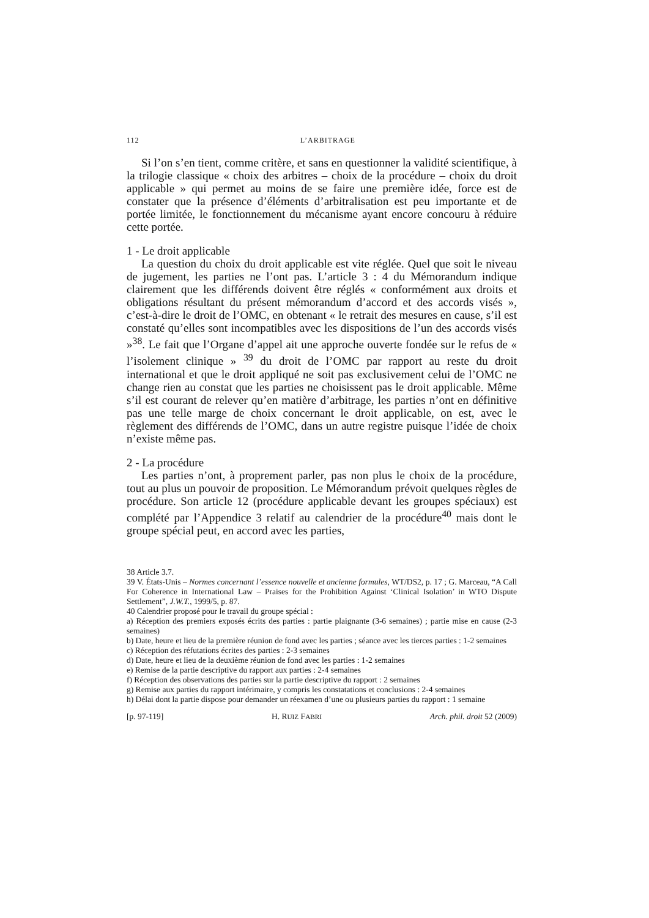112 L’ARBITRAGE
Si l’on s’en tient, comme critère, et sans en questionner la validité scientifique, à la trilogie classique « choix des arbitres – choix de la procédure – choix du droit applicable » qui permet au moins de se faire une première idée, force est de constater que la présence d’éléments d’arbitralisation est peu importante et de portée limitée, le fonctionnement du mécanisme ayant encore concouru à réduire cette portée.
1 - Le droit applicable
La question du choix du droit applicable est vite réglée. Quel que soit le niveau de jugement, les parties ne l’ont pas. L’article 3 : 4 du Mémorandum indique clairement que les différends doivent être réglés « conformément aux droits et obligations résultant du présent mémorandum d’accord et des accords visés », c’est-à-dire le droit de l’OMC, en obtenant « le retrait des mesures en cause, s’il est constaté qu’elles sont incompatibles avec les dispositions de l’un des accords visés »<sup>38</sup>. Le fait que l’Organe d’appel ait une approche ouverte fondée sur le refus de « l’isolement clinique » <sup>39</sup> du droit de l’OMC par rapport au reste du droit international et que le droit appliqué ne soit pas exclusivement celui de l’OMC ne change rien au constat que les parties ne choisissent pas le droit applicable. Même s’il est courant de relever qu’en matière d’arbitrage, les parties n’ont en définitive pas une telle marge de choix concernant le droit applicable, on est, avec le règlement des différends de l’OMC, dans un autre registre puisque l’idée de choix n’existe même pas.
2 - La procédure
Les parties n’ont, à proprement parler, pas non plus le choix de la procédure, tout au plus un pouvoir de proposition. Le Mémorandum prévoit quelques règles de procédure. Son article 12 (procédure applicable devant les groupes spéciaux) est complété par l’Appendice 3 relatif au calendrier de la procédure<sup>40</sup> mais dont le groupe spécial peut, en accord avec les parties,
38 Article 3.7.
39 V. États-Unis – Normes concernant l’essence nouvelle et ancienne formules, WT/DS2, p. 17 ; G. Marceau, “A Call For Coherence in International Law – Praises for the Prohibition Against ‘Clinical Isolation’ in WTO Dispute Settlement”, J.W.T., 1999/5, p. 87.
40 Calendrier proposé pour le travail du groupe spécial :
a) Réception des premiers exposés écrits des parties : partie plaignante (3-6 semaines) ; partie mise en cause (2-3 semaines)
b) Date, heure et lieu de la première réunion de fond avec les parties ; séance avec les tierces parties : 1-2 semaines
c) Réception des réfutations écrites des parties : 2-3 semaines
d) Date, heure et lieu de la deuxième réunion de fond avec les parties : 1-2 semaines
e) Remise de la partie descriptive du rapport aux parties : 2-4 semaines
f) Réception des observations des parties sur la partie descriptive du rapport : 2 semaines
g) Remise aux parties du rapport intérimaire, y compris les constatations et conclusions : 2-4 semaines
h) Délai dont la partie dispose pour demander un réexamen d’une ou plusieurs parties du rapport : 1 semaine
[p. 97-119] H. RUIZ FABRI Arch. phil. droit 52 (2009)